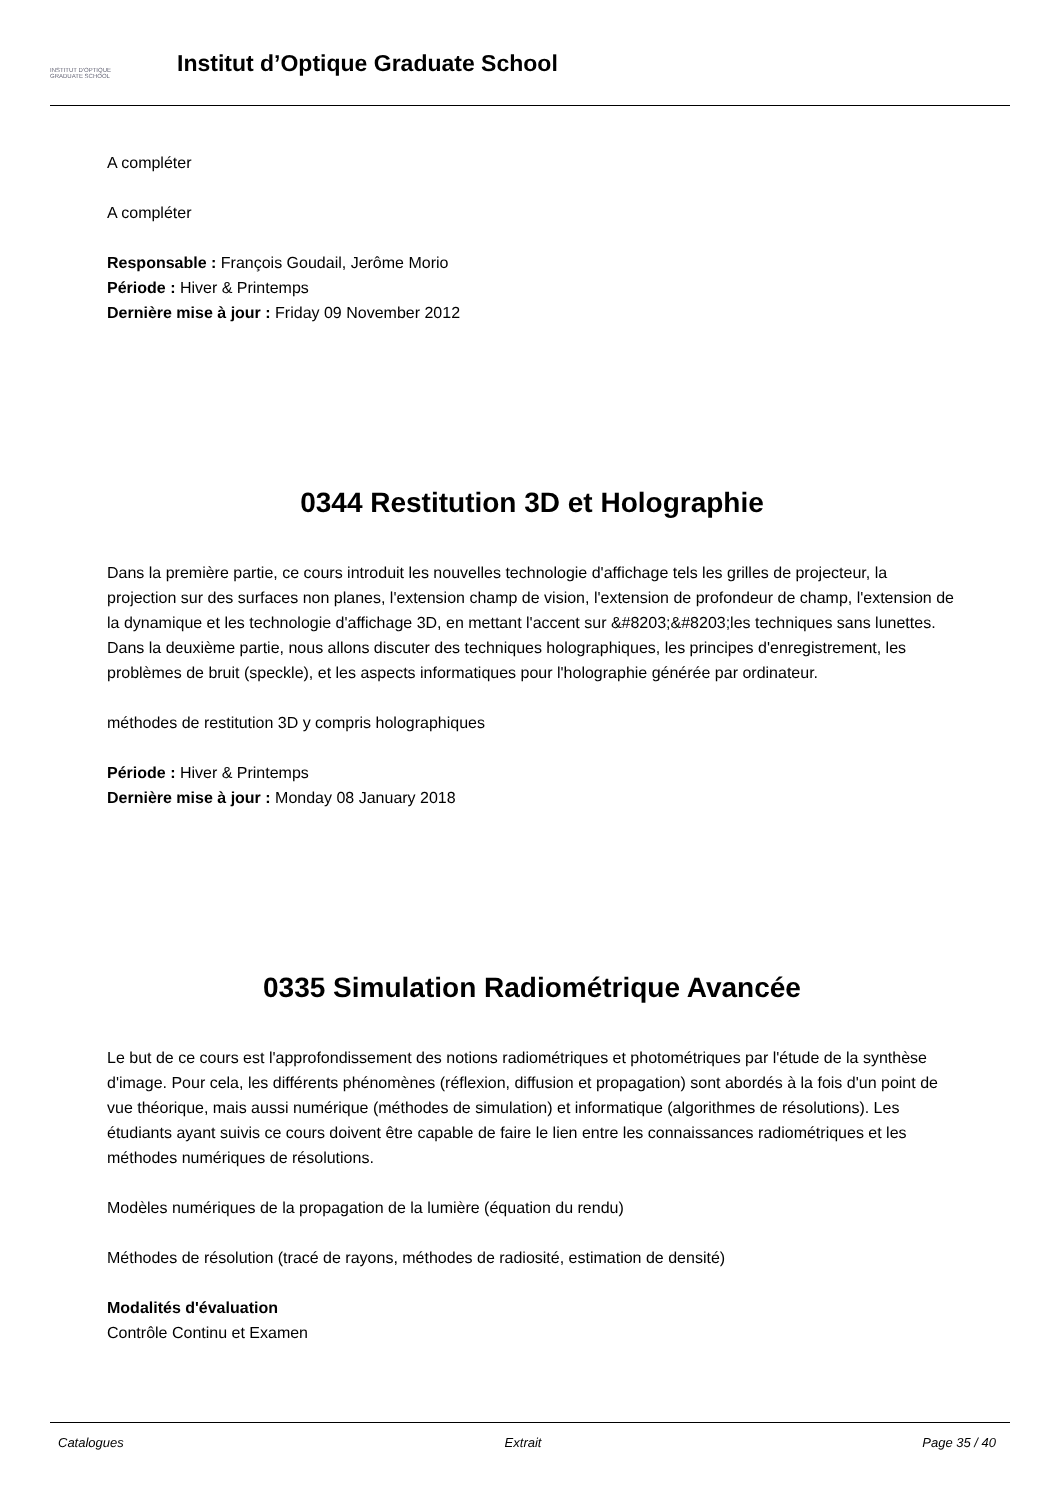INSTITUT D'OPTIQUE
GRADUATE SCHOOL
Institut d’Optique Graduate School
A compléter
A compléter
Responsable : François Goudail, Jerôme Morio
Période : Hiver & Printemps
Dernière mise à jour : Friday 09 November 2012
0344 Restitution 3D et Holographie
Dans la première partie, ce cours introduit les nouvelles technologie d'affichage tels les grilles de projecteur, la projection sur des surfaces non planes, l'extension champ de vision, l'extension de profondeur de champ, l'extension de la dynamique et les technologie d'affichage 3D, en mettant l'accent sur &#8203;&#8203;les techniques sans lunettes. Dans la deuxième partie, nous allons discuter des techniques holographiques, les principes d'enregistrement, les problèmes de bruit (speckle), et les aspects informatiques pour l'holographie générée par ordinateur.
méthodes de restitution 3D y compris holographiques
Période : Hiver & Printemps
Dernière mise à jour : Monday 08 January 2018
0335 Simulation Radiométrique Avancée
Le but de ce cours est l'approfondissement des notions radiométriques et photométriques par l'étude de la synthèse d'image. Pour cela, les différents phénomènes (réflexion, diffusion et propagation) sont abordés à la fois d'un point de vue théorique, mais aussi numérique (méthodes de simulation) et informatique (algorithmes de résolutions). Les étudiants ayant suivis ce cours doivent être capable de faire le lien entre les connaissances radiométriques et les méthodes numériques de résolutions.
Modèles numériques de la propagation de la lumière (équation du rendu)
Méthodes de résolution (tracé de rayons, méthodes de radiosité, estimation de densité)
Modalités d'évaluation
Contrôle Continu et Examen
Catalogues Extrait Page 35 / 40